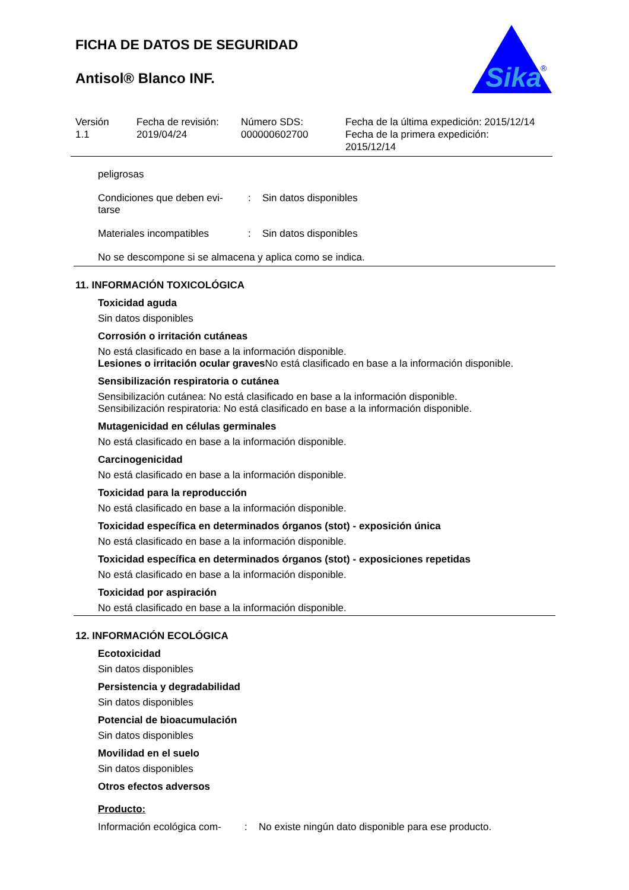FICHA DE DATOS DE SEGURIDAD
Antisol® Blanco INF.
Sika
®
Versión
1.1
Fecha de revisión:
2019/04/24
Número SDS:
000000602700
Fecha de la última expedición: 2015/12/14
Fecha de la primera expedición:
2015/12/14
peligrosas
Condiciones que deben evi-
tarse
: Sin datos disponibles
Materiales incompatibles : Sin datos disponibles
No se descompone si se almacena y aplica como se indica.
11. INFORMACIÓN TOXICOLÓGICA
Toxicidad aguda
Sin datos disponibles
Corrosión o irritación cutáneas
No está clasificado en base a la información disponible.
Lesiones o irritación ocular graves No está clasificado en base a la información disponible.
Sensibilización respiratoria o cutánea
Sensibilización cutánea: No está clasificado en base a la información disponible.
Sensibilización respiratoria: No está clasificado en base a la información disponible.
Mutagenicidad en células germinales
No está clasificado en base a la información disponible.
Carcinogenicidad
No está clasificado en base a la información disponible.
Toxicidad para la reproducción
No está clasificado en base a la información disponible.
Toxicidad específica en determinados órganos (stot) - exposición única
No está clasificado en base a la información disponible.
Toxicidad específica en determinados órganos (stot) - exposiciones repetidas
No está clasificado en base a la información disponible.
Toxicidad por aspiración
No está clasificado en base a la información disponible.
12. INFORMACIÓN ECOLÓGICA
Ecotoxicidad
Sin datos disponibles
Persistencia y degradabilidad
Sin datos disponibles
Potencial de bioacumulación
Sin datos disponibles
Movilidad en el suelo
Sin datos disponibles
Otros efectos adversos
Producto:
Información ecológica com-
: No existe ningún dato disponible para ese producto.